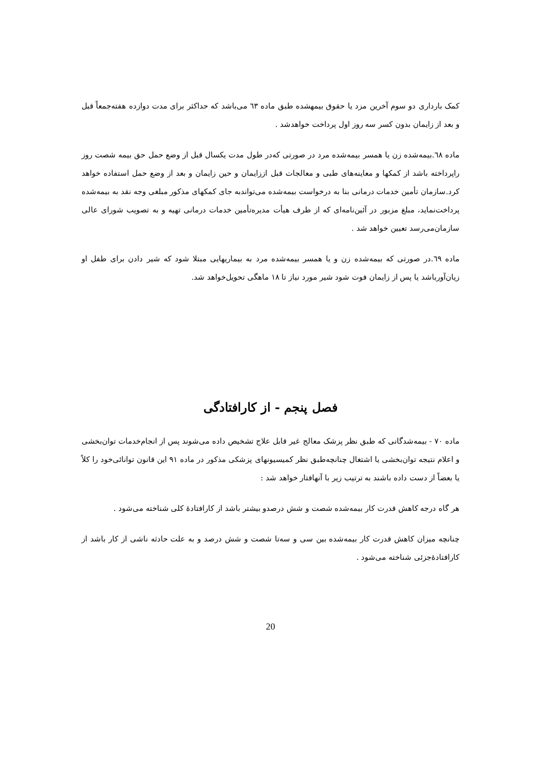کمک بارداری دو سوم آخرین مزد یا حقوق بیمهشده طبق ماده ٦٣ می‌باشد که حداکثر برای مدت دوازده هفته‌جمعاً قبل و بعد از زایمان بدون کسر سه روز اول پرداخت خواهدشد .
ماده ٦٨.بیمه‌شده زن یا همسر بیمه‌شده مرد در صورتی که‌در طول مدت یکسال قبل از وضع حمل حق بیمه شصت روز راپرداخته باشد از کمکها و معاینه‌های طبی و معالجات قبل اززایمان و حین زایمان و بعد از وضع حمل استفاده خواهد کرد.سازمان تأمین خدمات درمانی بنا به درخواست بیمه‌شده می‌تواندبه جای کمکهای مذکور مبلغی وجه نقد به بیمه‌شده پرداخت‌نماید، مبلغ مزبور در آئین‌نامه‌ای که از طرف هیأت مدیره‌تأمین خدمات درمانی تهیه و به تصویب شورای عالی سازمان‌می‌رسد تعیین خواهد شد .
ماده ٦٩.در صورتی که بیمه‌شده زن و یا همسر بیمه‌شده مرد به بیماریهایی مبتلا شود که شیر دادن برای طفل او زیان‌آورباشد یا پس از زایمان فوت شود شیر مورد نیاز تا ١٨ ماهگی تحویل‌خواهد شد.
فصل پنجم - از کارافتادگی
ماده ٧٠ - بیمه‌شدگانی که طبق نظر پزشک معالج غیر قابل علاج تشخیص داده می‌شوند پس از انجام‌خدمات توان‌بخشی و اعلام نتیجه توان‌بخشی یا اشتغال چنانچه‌طبق نظر کمیسیونهای پزشکی مذکور در ماده ٩١ این قانون توانائی‌خود را کلاً یا بعضاً از دست داده باشند به ترتیب زیر با آنهافتار خواهد شد :
هر گاه درجه کاهش قدرت کار بیمه‌شده شصت و شش درصدو بیشتر باشد از کارافتادۀ کلی شناخته می‌شود .
چنانچه میزان کاهش قدرت کار بیمه‌شده بین سی و سه‌تا شصت و شش درصد و به علت حادثه ناشی از کار باشد از کارافتادۀجزئی شناخته می‌شود .
20